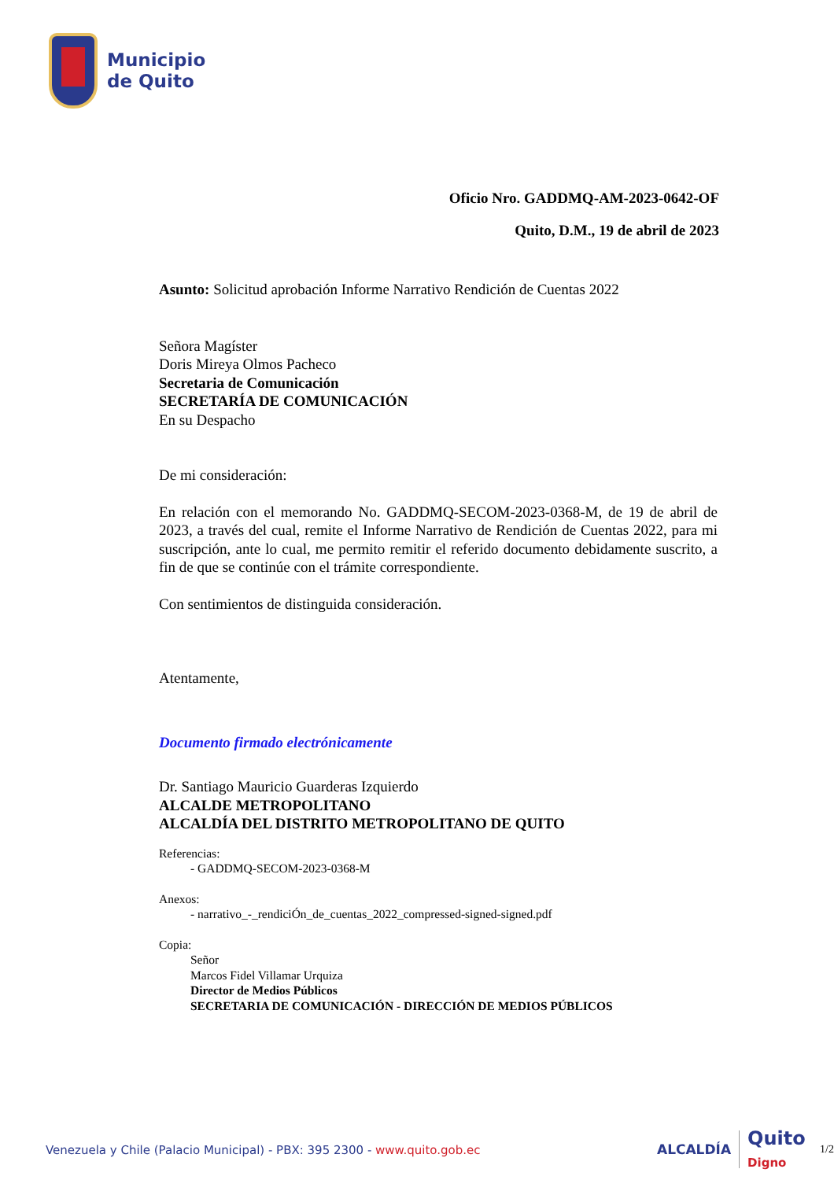Municipio
de Quito
Oficio Nro. GADDMQ-AM-2023-0642-OF
Quito, D.M., 19 de abril de 2023
Asunto: Solicitud aprobación Informe Narrativo Rendición de Cuentas 2022
Señora Magíster
Doris Mireya Olmos Pacheco
Secretaria de Comunicación
SECRETARÍA DE COMUNICACIÓN
En su Despacho
De mi consideración:
En relación con el memorando No. GADDMQ-SECOM-2023-0368-M, de 19 de abril de 2023, a través del cual, remite el Informe Narrativo de Rendición de Cuentas 2022, para mi suscripción, ante lo cual, me permito remitir el referido documento debidamente suscrito, a fin de que se continúe con el trámite correspondiente.
Con sentimientos de distinguida consideración.
Atentamente,
Documento firmado electrónicamente
Dr. Santiago Mauricio Guarderas Izquierdo
ALCALDE METROPOLITANO
ALCALDÍA DEL DISTRITO METROPOLITANO DE QUITO
Referencias:
- GADDMQ-SECOM-2023-0368-M
Anexos:
- narrativo_-_rendiciÓn_de_cuentas_2022_compressed-signed-signed.pdf
Copia:
Señor
Marcos Fidel Villamar Urquiza
Director de Medios Públicos
SECRETARIA DE COMUNICACIÓN - DIRECCIÓN DE MEDIOS PÚBLICOS
Venezuela y Chile (Palacio Municipal) - PBX: 395 2300 - www.quito.gob.ec
ALCALDÍA Quito Digno 1/2